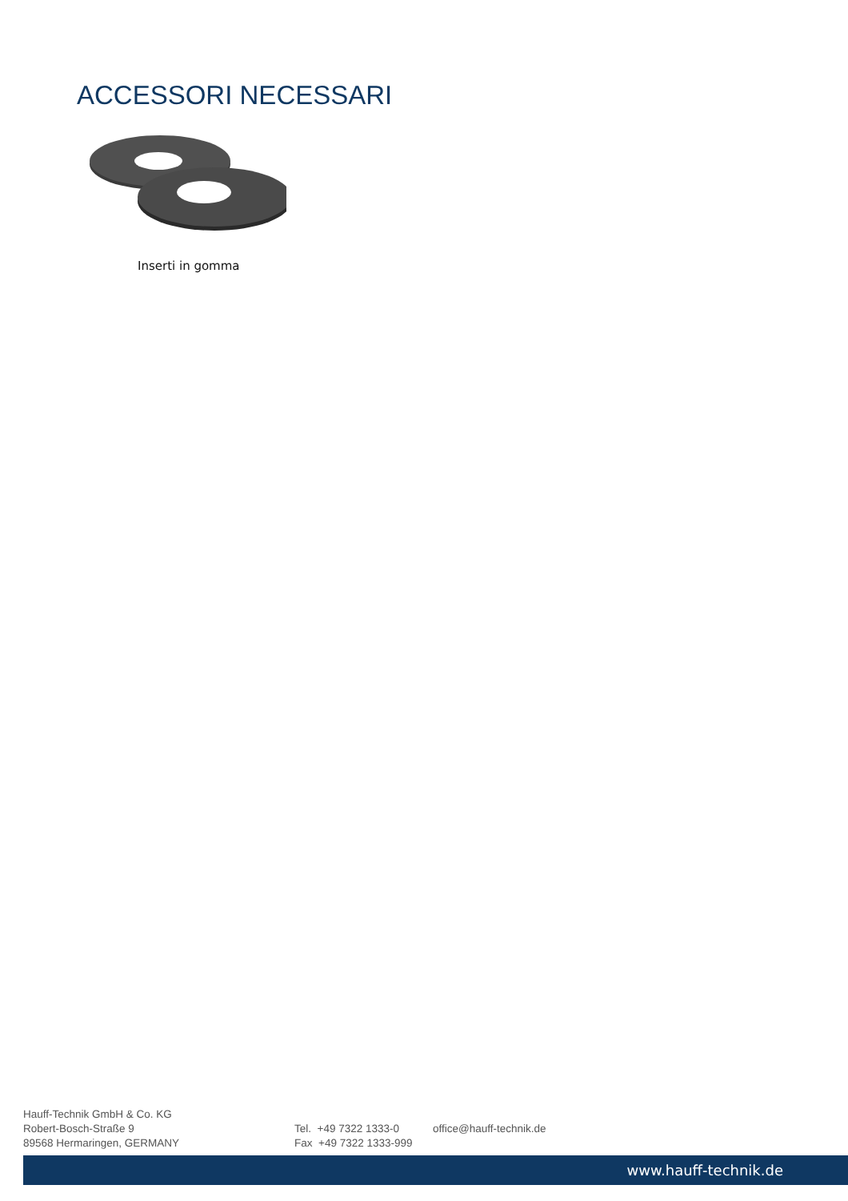ACCESSORI NECESSARI
Inserti in gomma
Hauff-Technik GmbH & Co. KG
Robert-Bosch-Straße 9
89568 Hermaringen, GERMANY
Tel. +49 7322 1333-0
Fax +49 7322 1333-999
office@hauff-technik.de
www.hauff-technik.de